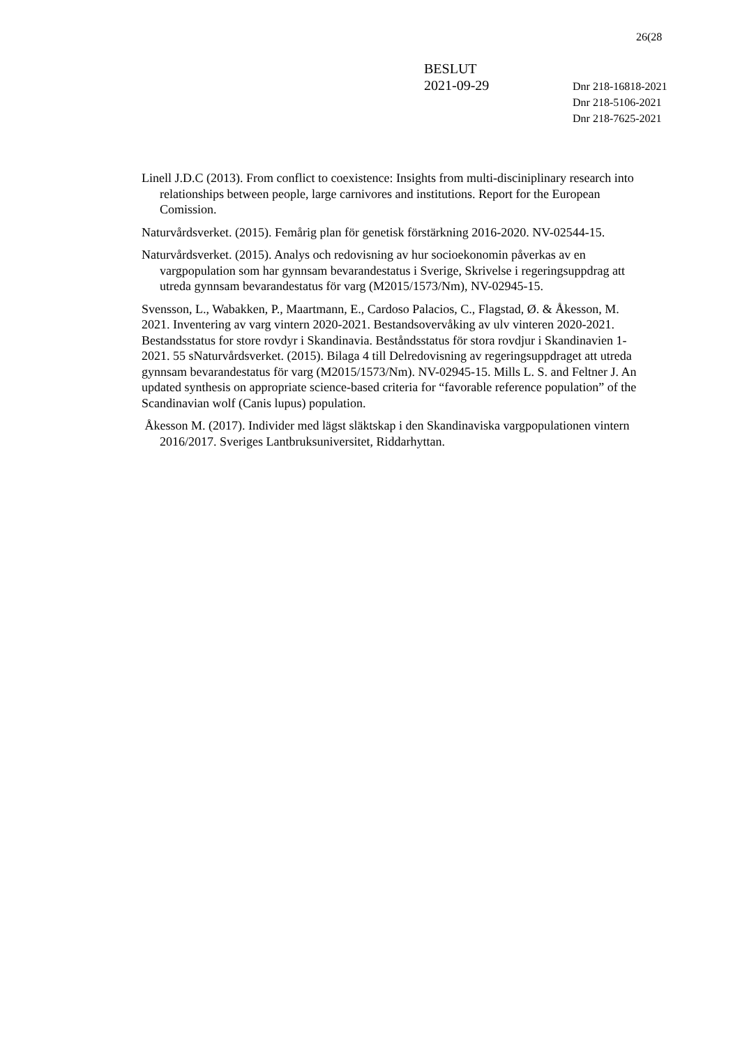26(28
BESLUT
2021-09-29
Dnr 218-16818-2021
Dnr 218-5106-2021
Dnr 218-7625-2021
Linell J.D.C (2013). From conflict to coexistence: Insights from multi-disciniplinary research into relationships between people, large carnivores and institutions. Report for the European Comission.
Naturvårdsverket. (2015). Femårig plan för genetisk förstärkning 2016-2020. NV-02544-15.
Naturvårdsverket. (2015). Analys och redovisning av hur socioekonomin påverkas av en vargpopulation som har gynnsam bevarandestatus i Sverige, Skrivelse i regeringsuppdrag att utreda gynnsam bevarandestatus för varg (M2015/1573/Nm), NV-02945-15.
Svensson, L., Wabakken, P., Maartmann, E., Cardoso Palacios, C., Flagstad, Ø. & Åkesson, M. 2021. Inventering av varg vintern 2020-2021. Bestandsovervåking av ulv vinteren 2020-2021. Bestandsstatus for store rovdyr i Skandinavia. Beståndsstatus för stora rovdjur i Skandinavien 1-2021. 55 sNaturvårdsverket. (2015). Bilaga 4 till Delredovisning av regeringsuppdraget att utreda gynnsam bevarandestatus för varg (M2015/1573/Nm). NV-02945-15. Mills L. S. and Feltner J. An updated synthesis on appropriate science-based criteria for “favorable reference population” of the Scandinavian wolf (Canis lupus) population.
Åkesson M. (2017). Individer med lägst släktskap i den Skandinaviska vargpopulationen vintern 2016/2017. Sveriges Lantbruksuniversitet, Riddarhyttan.